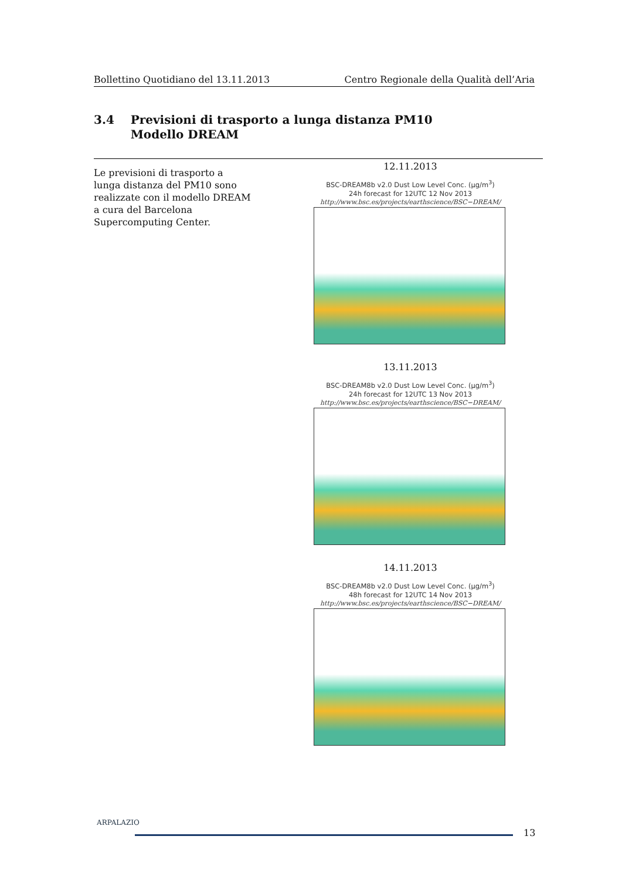Bollettino Quotidiano del 13.11.2013 Centro Regionale della Qualità dell’Aria
3.4 Previsioni di trasporto a lunga distanza PM10
Modello DREAM
Le previsioni di trasporto a lunga distanza del PM10 sono realizzate con il modello DREAM a cura del Barcelona Supercomputing Center.
12.11.2013
BSC-DREAM8b v2.0 Dust Low Level Conc. (μg/m<sup>3</sup>)
24h forecast for 12UTC 12 Nov 2013
http://www.bsc.es/projects/earthscience/BSC−DREAM/
13.11.2013
BSC-DREAM8b v2.0 Dust Low Level Conc. (μg/m<sup>3</sup>)
24h forecast for 12UTC 13 Nov 2013
http://www.bsc.es/projects/earthscience/BSC−DREAM/
14.11.2013
BSC-DREAM8b v2.0 Dust Low Level Conc. (μg/m<sup>3</sup>)
48h forecast for 12UTC 14 Nov 2013
http://www.bsc.es/projects/earthscience/BSC−DREAM/
ARPALAZIO
13